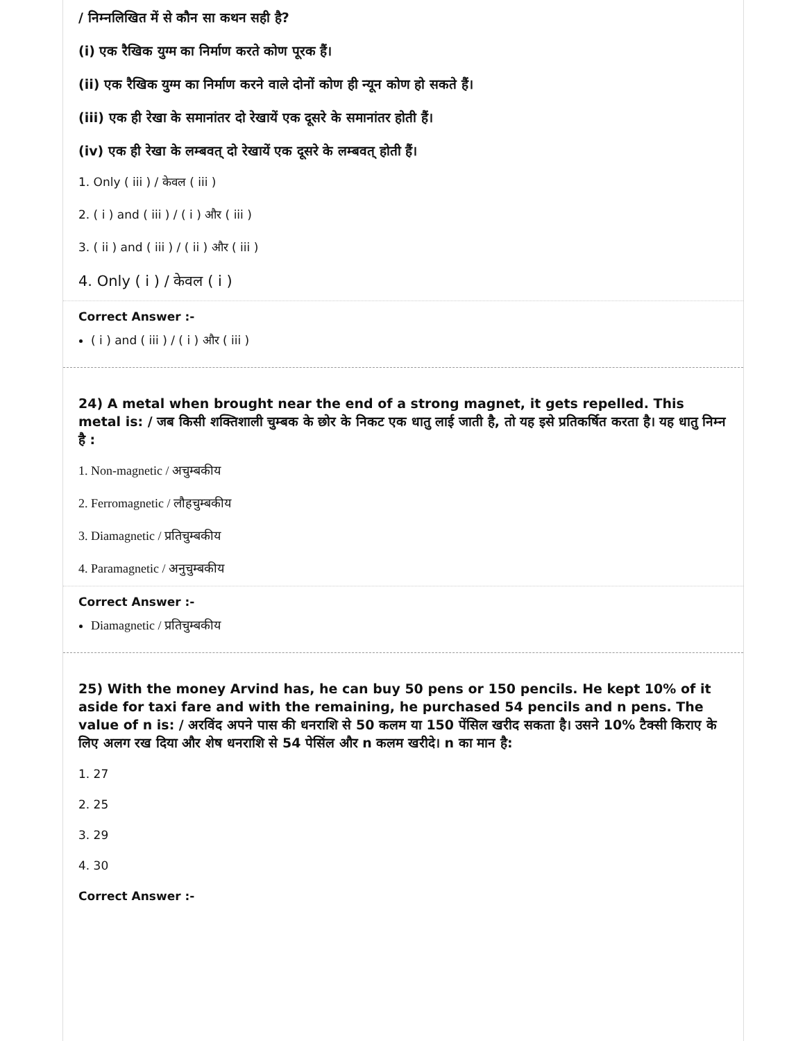/ निम्नलिखित में से कौन सा कथन सही है?
(i) एक रैखिक युग्म का निर्माण करते कोण पूरक हैं।
(ii) एक रैखिक युग्म का निर्माण करने वाले दोनों कोण ही न्यून कोण हो सकते हैं।
(iii) एक ही रेखा के समानांतर दो रेखायें एक दूसरे के समानांतर होती हैं।
(iv) एक ही रेखा के लम्बवत् दो रेखायें एक दूसरे के लम्बवत् होती हैं।
1. Only ( iii ) / केवल ( iii )
2. ( i ) and ( iii ) / ( i ) और ( iii )
3. ( ii ) and ( iii ) / ( ii ) और ( iii )
4. Only ( i ) / केवल ( i )
Correct Answer :-
( i ) and ( iii ) / ( i ) और ( iii )
24) A metal when brought near the end of a strong magnet, it gets repelled. This metal is: / जब किसी शक्तिशाली चुम्बक के छोर के निकट एक धातु लाई जाती है, तो यह इसे प्रतिकर्षित करता है। यह धातु निम्न है :
1. Non-magnetic / अचुम्बकीय
2. Ferromagnetic / लौहचुम्बकीय
3. Diamagnetic / प्रतिचुम्बकीय
4. Paramagnetic / अनुचुम्बकीय
Correct Answer :-
Diamagnetic / प्रतिचुम्बकीय
25) With the money Arvind has, he can buy 50 pens or 150 pencils. He kept 10% of it aside for taxi fare and with the remaining, he purchased 54 pencils and n pens. The value of n is: / अरविंद अपने पास की धनराशि से 50 कलम या 150 पेंसिल खरीद सकता है। उसने 10% टैक्सी किराए के लिए अलग रख दिया और शेष धनराशि से 54 पेसिंल और n कलम खरीदे। n का मान है:
1. 27
2. 25
3. 29
4. 30
Correct Answer :-